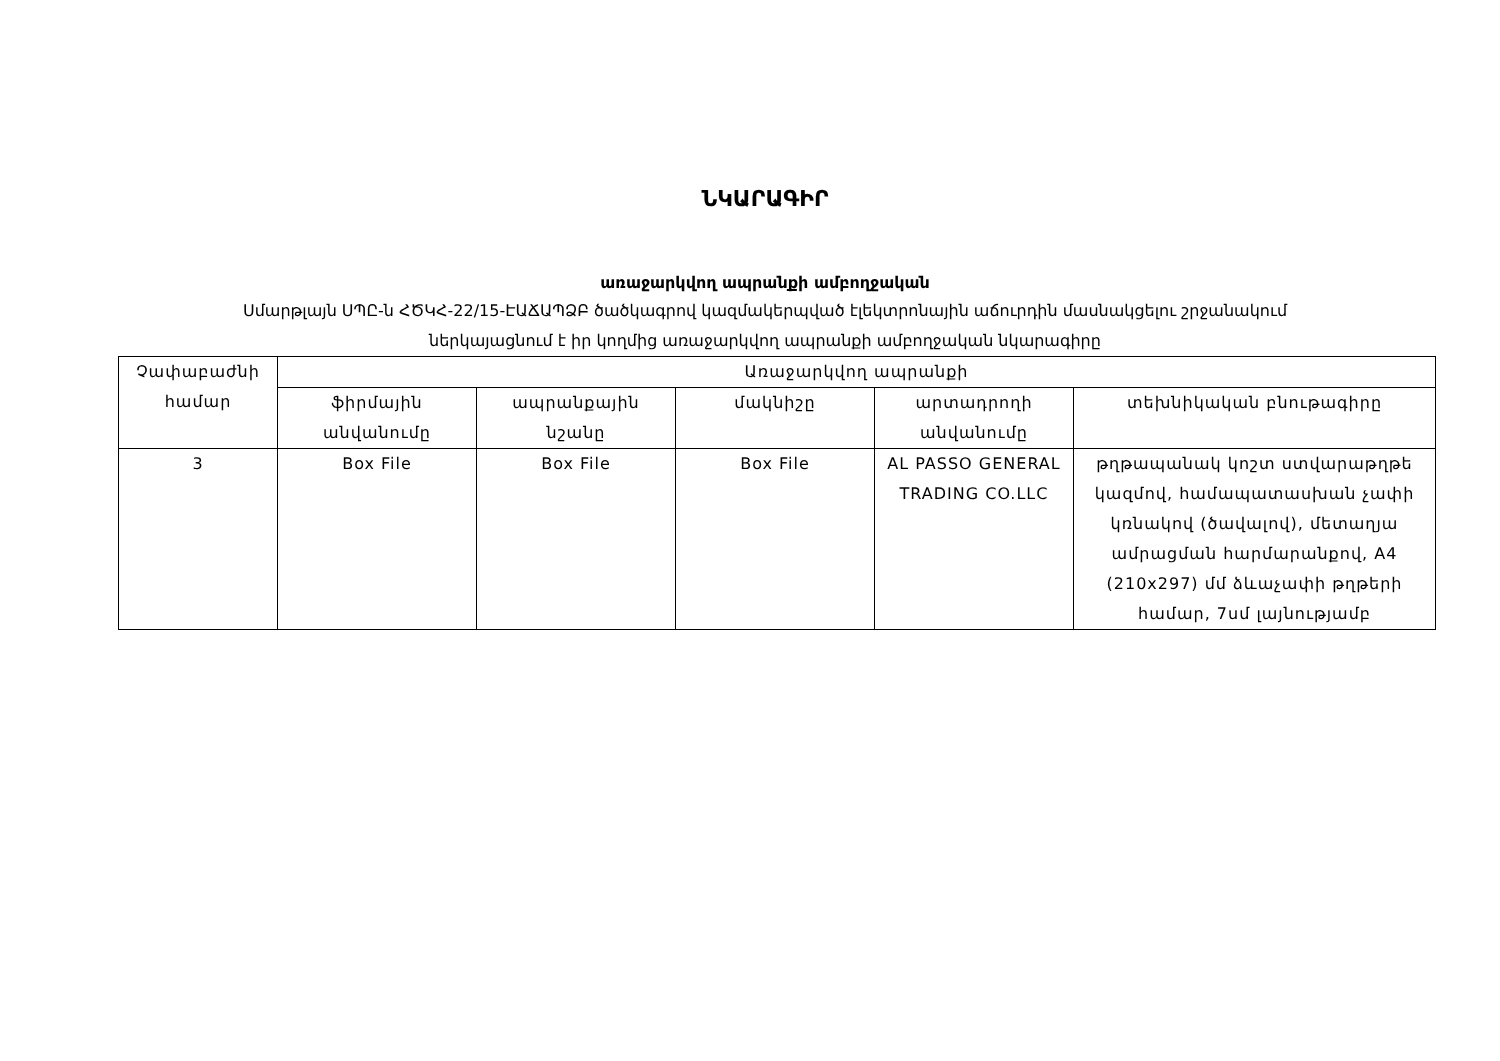ՆԿԱՐԱԳԻՐ
առաջարկվող ապրանքի ամբողջական
Սմարթլայն ՍՊԸ-ն ՀԾԿՀ-22/15-ԷԱՃԱՊՁԲ ծածկագրով կազմակերպված էլեկտրոնային աճուրդին մասնակցելու շրջանակում
ներկայացնում է իր կողմից առաջարկվող ապրանքի ամբողջական նկարագիրը
| Չափաբաժնի համար | Առաջարկվող ապրանքի | | | | |
| --- | --- | --- | --- | --- | --- |
| | ֆիրմային անվանումը | ապրանքային նշանը | մակնիշը | արտադրողի անվանումը | տեխնիկական բնութագիրը |
| 3 | Box File | Box File | Box File | AL PASSO GENERAL TRADING CO.LLC | թղթապանակ կոշտ ստվարաթղթե կազմով, համապատասխան չափի կռնակով (ծավալով), մետաղյա ամրացման հարմարանքով, A4 (210x297) մմ ձևաչափի թղթերի համար, 7սմ լայնությամբ |